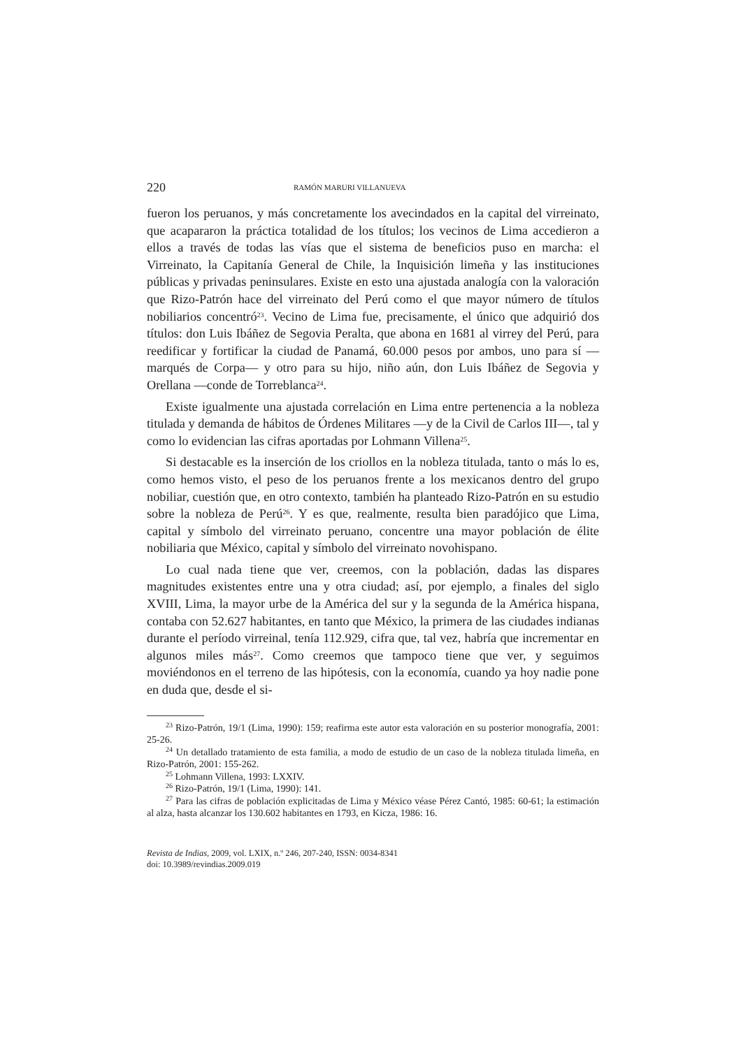220 RAMÓN MARURI VILLANUEVA
fueron los peruanos, y más concretamente los avecindados en la capital del virreinato, que acapararon la práctica totalidad de los títulos; los vecinos de Lima accedieron a ellos a través de todas las vías que el sistema de beneficios puso en marcha: el Virreinato, la Capitanía General de Chile, la Inquisición limeña y las instituciones públicas y privadas peninsulares. Existe en esto una ajustada analogía con la valoración que Rizo-Patrón hace del virreinato del Perú como el que mayor número de títulos nobiliarios concentró<sup>23</sup>. Vecino de Lima fue, precisamente, el único que adquirió dos títulos: don Luis Ibáñez de Segovia Peralta, que abona en 1681 al virrey del Perú, para reedificar y fortificar la ciudad de Panamá, 60.000 pesos por ambos, uno para sí —marqués de Corpa— y otro para su hijo, niño aún, don Luis Ibáñez de Segovia y Orellana —conde de Torreblanca<sup>24</sup>.
Existe igualmente una ajustada correlación en Lima entre pertenencia a la nobleza titulada y demanda de hábitos de Órdenes Militares —y de la Civil de Carlos III—, tal y como lo evidencian las cifras aportadas por Lohmann Villena<sup>25</sup>.
Si destacable es la inserción de los criollos en la nobleza titulada, tanto o más lo es, como hemos visto, el peso de los peruanos frente a los mexicanos dentro del grupo nobiliar, cuestión que, en otro contexto, también ha planteado Rizo-Patrón en su estudio sobre la nobleza de Perú<sup>26</sup>. Y es que, realmente, resulta bien paradójico que Lima, capital y símbolo del virreinato peruano, concentre una mayor población de élite nobiliaria que México, capital y símbolo del virreinato novohispano.
Lo cual nada tiene que ver, creemos, con la población, dadas las dispares magnitudes existentes entre una y otra ciudad; así, por ejemplo, a finales del siglo XVIII, Lima, la mayor urbe de la América del sur y la segunda de la América hispana, contaba con 52.627 habitantes, en tanto que México, la primera de las ciudades indianas durante el período virreinal, tenía 112.929, cifra que, tal vez, habría que incrementar en algunos miles más<sup>27</sup>. Como creemos que tampoco tiene que ver, y seguimos moviéndonos en el terreno de las hipótesis, con la economía, cuando ya hoy nadie pone en duda que, desde el si-
<sup>23</sup> Rizo-Patrón, 19/1 (Lima, 1990): 159; reafirma este autor esta valoración en su posterior monografía, 2001: 25-26.
<sup>24</sup> Un detallado tratamiento de esta familia, a modo de estudio de un caso de la nobleza titulada limeña, en Rizo-Patrón, 2001: 155-262.
<sup>25</sup> Lohmann Villena, 1993: LXXIV.
<sup>26</sup> Rizo-Patrón, 19/1 (Lima, 1990): 141.
<sup>27</sup> Para las cifras de población explicitadas de Lima y México véase Pérez Cantó, 1985: 60-61; la estimación al alza, hasta alcanzar los 130.602 habitantes en 1793, en Kicza, 1986: 16.
Revista de Indias, 2009, vol. LXIX, n.º 246, 207-240, ISSN: 0034-8341
doi: 10.3989/revindias.2009.019